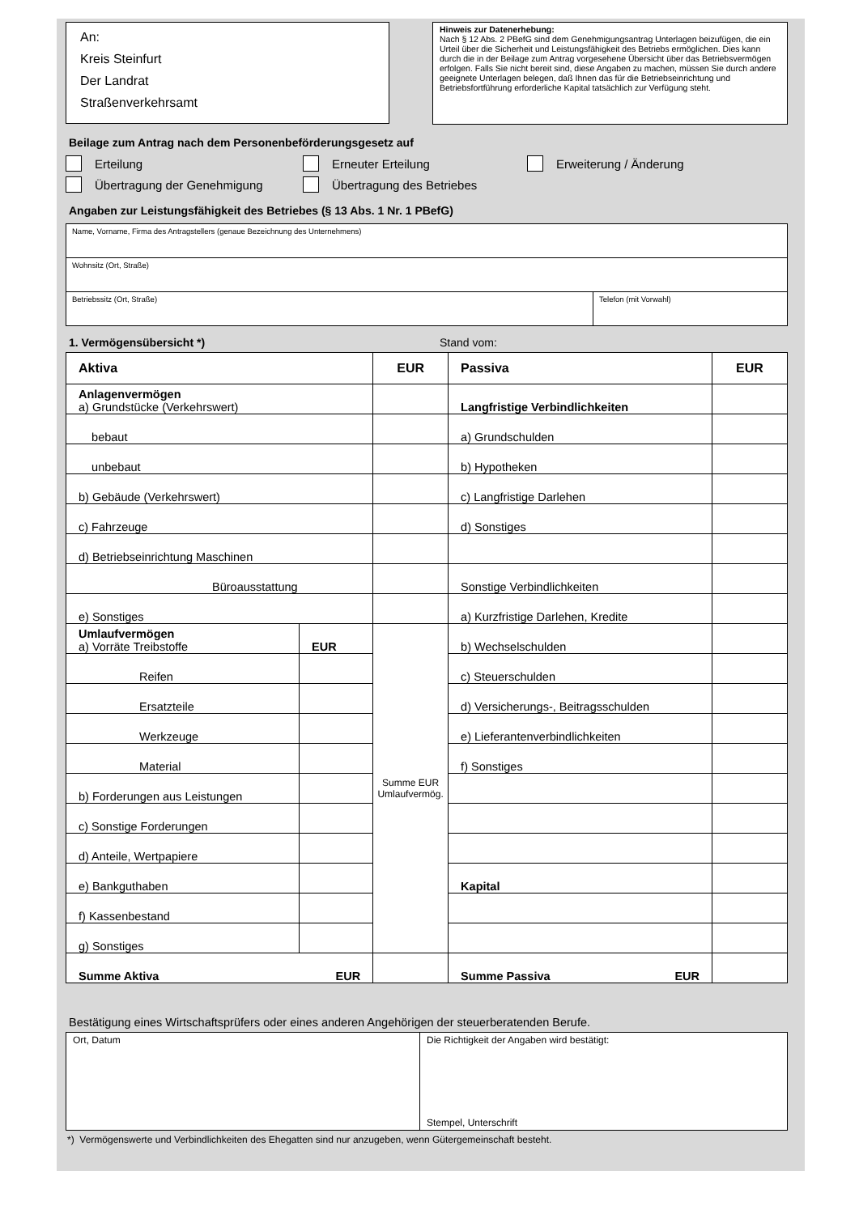An:
Kreis Steinfurt
Der Landrat
Straßenverkehrsamt
Hinweis zur Datenerhebung:
Nach § 12 Abs. 2 PBefG sind dem Genehmigungsantrag Unterlagen beizufügen, die ein Urteil über die Sicherheit und Leistungsfähigkeit des Betriebs ermöglichen. Dies kann durch die in der Beilage zum Antrag vorgesehene Übersicht über das Betriebsvermögen erfolgen. Falls Sie nicht bereit sind, diese Angaben zu machen, müssen Sie durch andere geeignete Unterlagen belegen, daß Ihnen das für die Betriebseinrichtung und Betriebsfortführung erforderliche Kapital tatsächlich zur Verfügung steht.
Beilage zum Antrag nach dem Personenbeförderungsgesetz auf
Erteilung Erneuter Erteilung Erweiterung / Änderung
Übertragung der Genehmigung Übertragung des Betriebes
Angaben zur Leistungsfähigkeit des Betriebes (§ 13 Abs. 1 Nr. 1 PBefG)
| Name, Vorname, Firma des Antragstellers (genaue Bezeichnung des Unternehmens) | |
| Wohnsitz (Ort, Straße) | |
| Betriebssitz (Ort, Straße) | Telefon (mit Vorwahl) |
1. Vermögensübersicht *) Stand vom:
| Aktiva | | EUR | Passiva | EUR |
| --- | --- | --- | --- | --- |
| Anlagenvermögen a) Grundstücke (Verkehrswert) | | | Langfristige Verbindlichkeiten | |
| bebaut | | | a) Grundschulden | |
| unbebaut | | | b) Hypotheken | |
| b) Gebäude (Verkehrswert) | | | c) Langfristige Darlehen | |
| c) Fahrzeuge | | | d) Sonstiges | |
| d) Betriebseinrichtung Maschinen | | | | |
| Büroausstattung | | | Sonstige Verbindlichkeiten | |
| e) Sonstiges | | | a) Kurzfristige Darlehen, Kredite | |
| Umlaufvermögen a) Vorräte Treibstoffe | EUR | Summe EUR Umlaufvermög. | b) Wechselschulden | |
| Reifen | | | c) Steuerschulden | |
| Ersatzteile | | | d) Versicherungs-, Beitragsschulden | |
| Werkzeuge | | | e) Lieferantenverbindlichkeiten | |
| Material | | | f) Sonstiges | |
| b) Forderungen aus Leistungen | | | | |
| c) Sonstige Forderungen | | | | |
| d) Anteile, Wertpapiere | | | | |
| e) Bankguthaben | | | Kapital | |
| f) Kassenbestand | | | | |
| g) Sonstiges | | | | |
| Summe Aktiva EUR | | | Summe Passiva EUR | |
Bestätigung eines Wirtschaftsprüfers oder eines anderen Angehörigen der steuerberatenden Berufe.
| Ort, Datum | Die Richtigkeit der Angaben wird bestätigt: Stempel, Unterschrift |
*) Vermögenswerte und Verbindlichkeiten des Ehegatten sind nur anzugeben, wenn Gütergemeinschaft besteht.